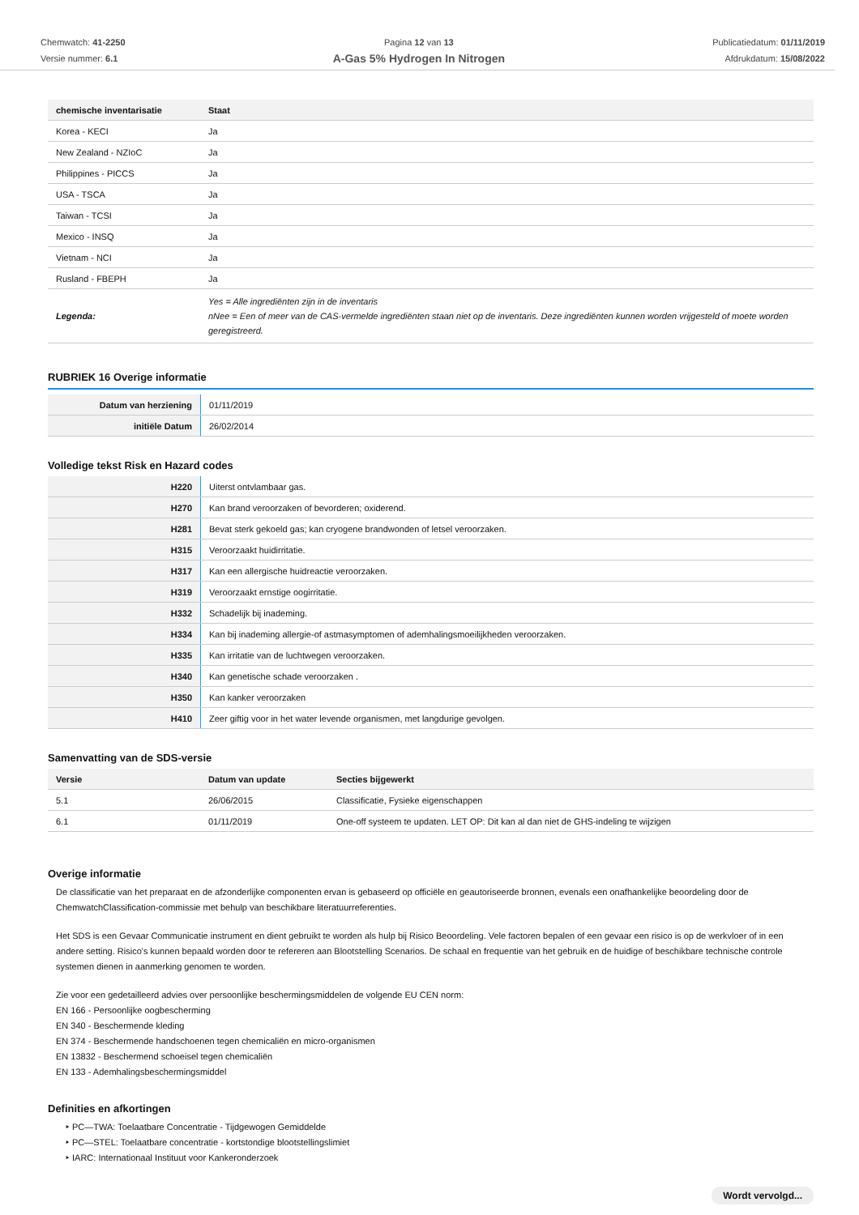Chemwatch: 41-2250
Versie nummer: 6.1
Pagina 12 van 13
A-Gas 5% Hydrogen In Nitrogen
Publicatiedatum: 01/11/2019
Afdrukdatum: 15/08/2022
| chemische inventarisatie | Staat |
| --- | --- |
| Korea - KECI | Ja |
| New Zealand - NZIoC | Ja |
| Philippines - PICCS | Ja |
| USA - TSCA | Ja |
| Taiwan - TCSI | Ja |
| Mexico - INSQ | Ja |
| Vietnam - NCI | Ja |
| Rusland - FBEPH | Ja |
| Legenda: | Yes = Alle ingrediënten zijn in de inventaris nNee = Een of meer van de CAS-vermelde ingrediënten staan niet op de inventaris. Deze ingrediënten kunnen worden vrijgesteld of moete worden geregistreerd. |
RUBRIEK 16 Overige informatie
| Datum van herziening | 01/11/2019 |
| initiële Datum | 26/02/2014 |
Volledige tekst Risk en Hazard codes
| H220 | Uiterst ontvlambaar gas. |
| H270 | Kan brand veroorzaken of bevorderen; oxiderend. |
| H281 | Bevat sterk gekoeld gas; kan cryogene brandwonden of letsel veroorzaken. |
| H315 | Veroorzaakt huidirritatie. |
| H317 | Kan een allergische huidreactie veroorzaken. |
| H319 | Veroorzaakt ernstige oogirritatie. |
| H332 | Schadelijk bij inademing. |
| H334 | Kan bij inademing allergie-of astmasymptomen of ademhalingsmoeilijkheden veroorzaken. |
| H335 | Kan irritatie van de luchtwegen veroorzaken. |
| H340 | Kan genetische schade veroorzaken . |
| H350 | Kan kanker veroorzaken |
| H410 | Zeer giftig voor in het water levende organismen, met langdurige gevolgen. |
Samenvatting van de SDS-versie
| Versie | Datum van update | Secties bijgewerkt |
| --- | --- | --- |
| 5.1 | 26/06/2015 | Classificatie, Fysieke eigenschappen |
| 6.1 | 01/11/2019 | One-off systeem te updaten. LET OP: Dit kan al dan niet de GHS-indeling te wijzigen |
Overige informatie
De classificatie van het preparaat en de afzonderlijke componenten ervan is gebaseerd op officiële en geautoriseerde bronnen, evenals een onafhankelijke beoordeling door de ChemwatchClassification-commissie met behulp van beschikbare literatuurreferenties.
Het SDS is een Gevaar Communicatie instrument en dient gebruikt te worden als hulp bij Risico Beoordeling. Vele factoren bepalen of een gevaar een risico is op de werkvloer of in een andere setting. Risico's kunnen bepaald worden door te refereren aan Blootstelling Scenarios. De schaal en frequentie van het gebruik en de huidige of beschikbare technische controle systemen dienen in aanmerking genomen te worden.
Zie voor een gedetailleerd advies over persoonlijke beschermingsmiddelen de volgende EU CEN norm:
EN 166 - Persoonlijke oogbescherming
EN 340 - Beschermende kleding
EN 374 - Beschermende handschoenen tegen chemicaliën en micro-organismen
EN 13832 - Beschermend schoeisel tegen chemicaliën
EN 133 - Ademhalingsbeschermingsmiddel
Definities en afkortingen
PC—TWA: Toelaatbare Concentratie - Tijdgewogen Gemiddelde
PC—STEL: Toelaatbare concentratie - kortstondige blootstellingslimiet
IARC: Internationaal Instituut voor Kankeronderzoek
Wordt vervolgd...